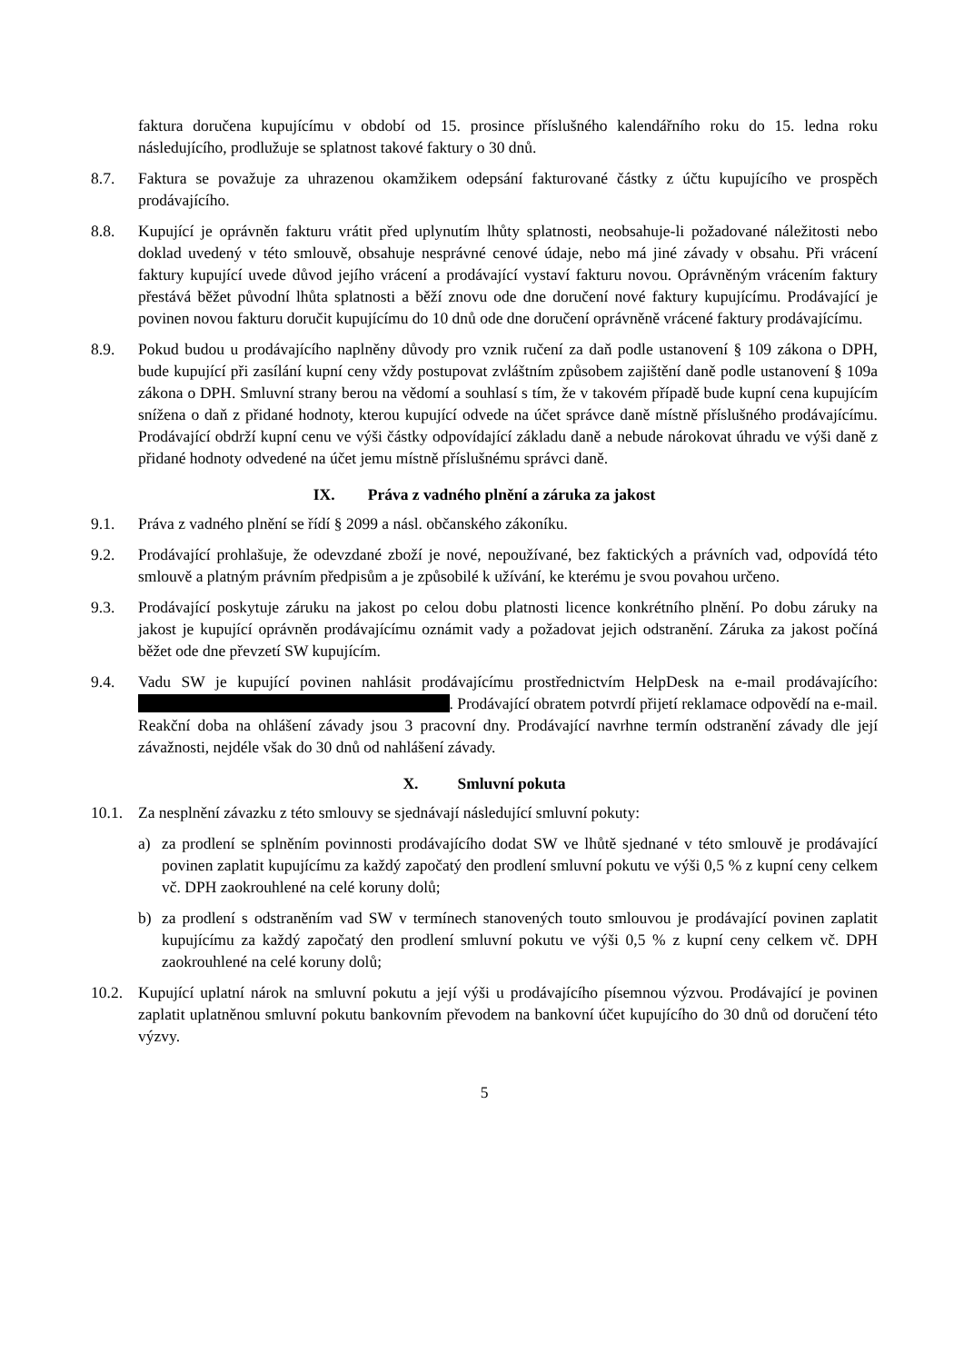faktura doručena kupujícímu v období od 15. prosince příslušného kalendářního roku do 15. ledna roku následujícího, prodlužuje se splatnost takové faktury o 30 dnů.
8.7. Faktura se považuje za uhrazenou okamžikem odepsání fakturované částky z účtu kupujícího ve prospěch prodávajícího.
8.8. Kupující je oprávněn fakturu vrátit před uplynutím lhůty splatnosti, neobsahuje-li požadované náležitosti nebo doklad uvedený v této smlouvě, obsahuje nesprávné cenové údaje, nebo má jiné závady v obsahu. Při vrácení faktury kupující uvede důvod jejího vrácení a prodávající vystaví fakturu novou. Oprávněným vrácením faktury přestává běžet původní lhůta splatnosti a běží znovu ode dne doručení nové faktury kupujícímu. Prodávající je povinen novou fakturu doručit kupujícímu do 10 dnů ode dne doručení oprávněně vrácené faktury prodávajícímu.
8.9. Pokud budou u prodávajícího naplněny důvody pro vznik ručení za daň podle ustanovení § 109 zákona o DPH, bude kupující při zasílání kupní ceny vždy postupovat zvláštním způsobem zajištění daně podle ustanovení § 109a zákona o DPH. Smluvní strany berou na vědomí a souhlasí s tím, že v takovém případě bude kupní cena kupujícím snížena o daň z přidané hodnoty, kterou kupující odvede na účet správce daně místně příslušného prodávajícímu. Prodávající obdrží kupní cenu ve výši částky odpovídající základu daně a nebude nárokovat úhradu ve výši daně z přidané hodnoty odvedené na účet jemu místně příslušnému správci daně.
IX. Práva z vadného plnění a záruka za jakost
9.1. Práva z vadného plnění se řídí § 2099 a násl. občanského zákoníku.
9.2. Prodávající prohlašuje, že odevzdané zboží je nové, nepoužívané, bez faktických a právních vad, odpovídá této smlouvě a platným právním předpisům a je způsobilé k užívání, ke kterému je svou povahou určeno.
9.3. Prodávající poskytuje záruku na jakost po celou dobu platnosti licence konkrétního plnění. Po dobu záruky na jakost je kupující oprávněn prodávajícímu oznámit vady a požadovat jejich odstranění. Záruka za jakost počíná běžet ode dne převzetí SW kupujícím.
9.4. Vadu SW je kupující povinen nahlásit prodávajícímu prostřednictvím HelpDesk na e-mail prodávajícího: . Prodávající obratem potvrdí přijetí reklamace odpovědí na e-mail. Reakční doba na ohlášení závady jsou 3 pracovní dny. Prodávající navrhne termín odstranění závady dle její závažnosti, nejdéle však do 30 dnů od nahlášení závady.
X. Smluvní pokuta
10.1.
Za nesplnění závazku z této smlouvy se sjednávají následující smluvní pokuty:
a) za prodlení se splněním povinnosti prodávajícího dodat SW ve lhůtě sjednané v této smlouvě je prodávající povinen zaplatit kupujícímu za každý započatý den prodlení smluvní pokutu ve výši 0,5 % z kupní ceny celkem vč. DPH zaokrouhlené na celé koruny dolů;
b) za prodlení s odstraněním vad SW v termínech stanovených touto smlouvou je prodávající povinen zaplatit kupujícímu za každý započatý den prodlení smluvní pokutu ve výši 0,5 % z kupní ceny celkem vč. DPH zaokrouhlené na celé koruny dolů;
10.2.
Kupující uplatní nárok na smluvní pokutu a její výši u prodávajícího písemnou výzvou. Prodávající je povinen zaplatit uplatněnou smluvní pokutu bankovním převodem na bankovní účet kupujícího do 30 dnů od doručení této výzvy.
5